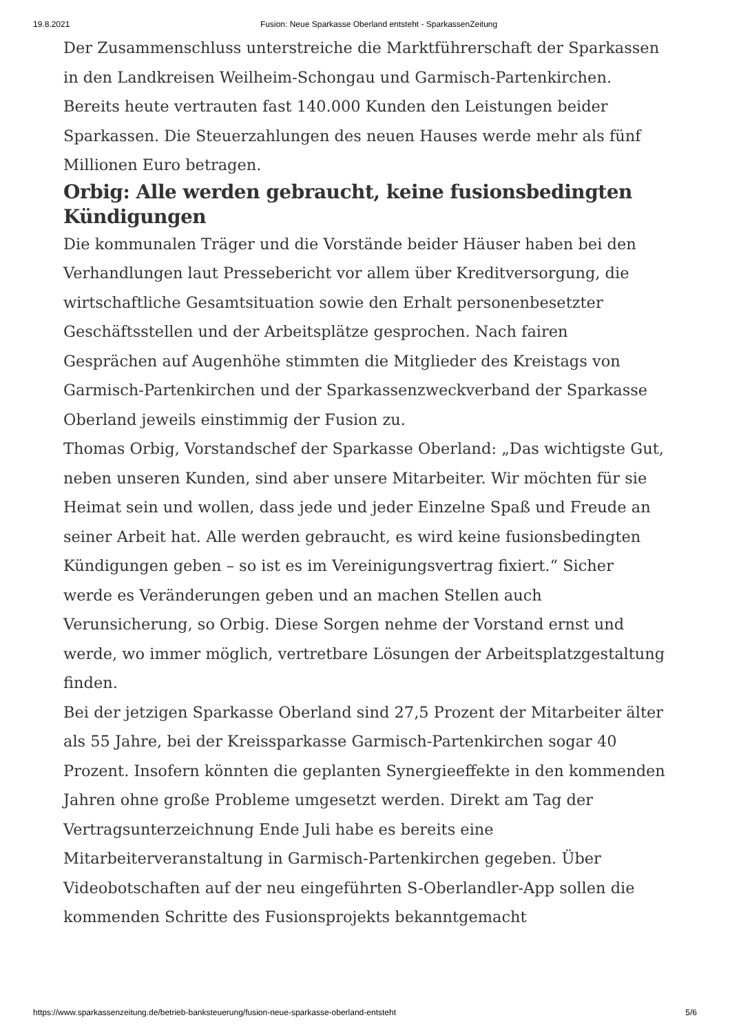19.8.2021 Fusion: Neue Sparkasse Oberland entsteht - SparkassenZeitung
Der Zusammenschluss unterstreiche die Marktführerschaft der Sparkassen in den Landkreisen Weilheim-Schongau und Garmisch-Partenkirchen. Bereits heute vertrauten fast 140.000 Kunden den Leistungen beider Sparkassen. Die Steuerzahlungen des neuen Hauses werde mehr als fünf Millionen Euro betragen.
Orbig: Alle werden gebraucht, keine fusionsbedingten Kündigungen
Die kommunalen Träger und die Vorstände beider Häuser haben bei den Verhandlungen laut Pressebericht vor allem über Kreditversorgung, die wirtschaftliche Gesamtsituation sowie den Erhalt personenbesetzter Geschäftsstellen und der Arbeitsplätze gesprochen. Nach fairen Gesprächen auf Augenhöhe stimmten die Mitglieder des Kreistags von Garmisch-Partenkirchen und der Sparkassenzweckverband der Sparkasse Oberland jeweils einstimmig der Fusion zu.
Thomas Orbig, Vorstandschef der Sparkasse Oberland: „Das wichtigste Gut, neben unseren Kunden, sind aber unsere Mitarbeiter. Wir möchten für sie Heimat sein und wollen, dass jede und jeder Einzelne Spaß und Freude an seiner Arbeit hat. Alle werden gebraucht, es wird keine fusionsbedingten Kündigungen geben – so ist es im Vereinigungsvertrag fixiert.“ Sicher werde es Veränderungen geben und an machen Stellen auch Verunsicherung, so Orbig. Diese Sorgen nehme der Vorstand ernst und werde, wo immer möglich, vertretbare Lösungen der Arbeitsplatzgestaltung finden.
Bei der jetzigen Sparkasse Oberland sind 27,5 Prozent der Mitarbeiter älter als 55 Jahre, bei der Kreissparkasse Garmisch-Partenkirchen sogar 40 Prozent. Insofern könnten die geplanten Synergieeffekte in den kommenden Jahren ohne große Probleme umgesetzt werden. Direkt am Tag der Vertragsunterzeichnung Ende Juli habe es bereits eine Mitarbeiterveranstaltung in Garmisch-Partenkirchen gegeben. Über Videobotschaften auf der neu eingeführten S-Oberlandler-App sollen die kommenden Schritte des Fusionsprojekts bekanntgemacht
https://www.sparkassenzeitung.de/betrieb-banksteuerung/fusion-neue-sparkasse-oberland-entsteht 5/6